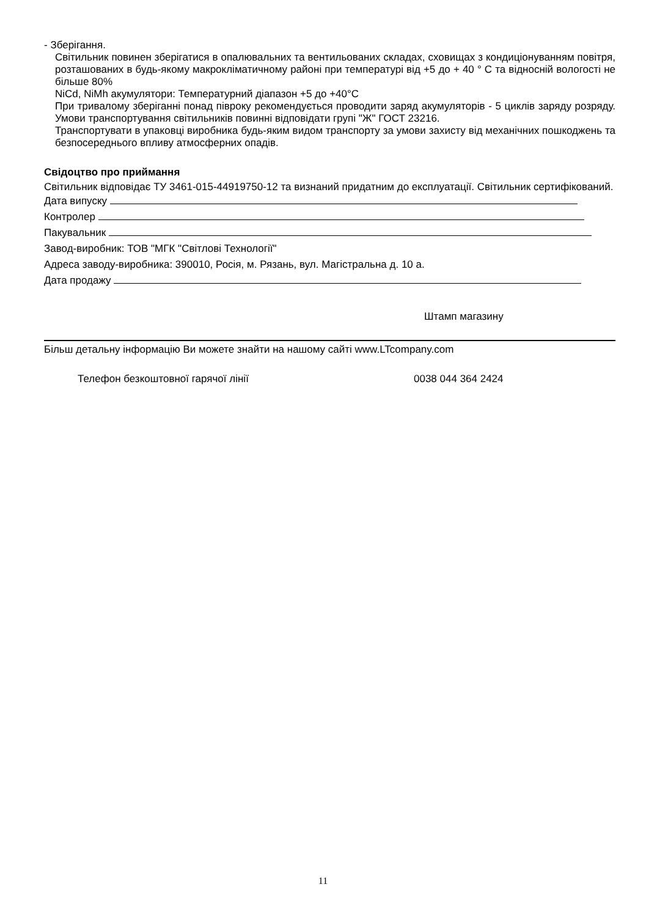- Зберігання.
Світильник повинен зберігатися в опалювальних та вентильованих складах, сховищах з кондиціонуванням повітря, розташованих в будь-якому макрокліматичному районі при температурі від +5 до + 40 ° С та відносній вологості не більше 80%
NiCd, NiMh акумулятори: Температурний діапазон +5 до +40°С
При тривалому зберіганні понад півроку рекомендується проводити заряд акумуляторів - 5 циклів заряду розряду. Умови транспортування світильників повинні відповідати групі "Ж" ГОСТ 23216.
Транспортувати в упаковці виробника будь-яким видом транспорту за умови захисту від механічних пошкоджень та безпосереднього впливу атмосферних опадів.
Свідоцтво про приймання
Світильник відповідає ТУ 3461-015-44919750-12 та визнаний придатним до експлуатації. Світильник сертифікований.
Дата випуску
Контролер
Пакувальник
Завод-виробник: ТОВ "МГК "Світлові Технології"
Адреса заводу-виробника: 390010, Росія, м. Рязань, вул. Магістральна д. 10 а.
Дата продажу
Штамп магазину
Більш детальну інформацію Ви можете знайти на нашому сайті www.LTcompany.com
Телефон безкоштовної гарячої лінії 0038 044 364 2424
11